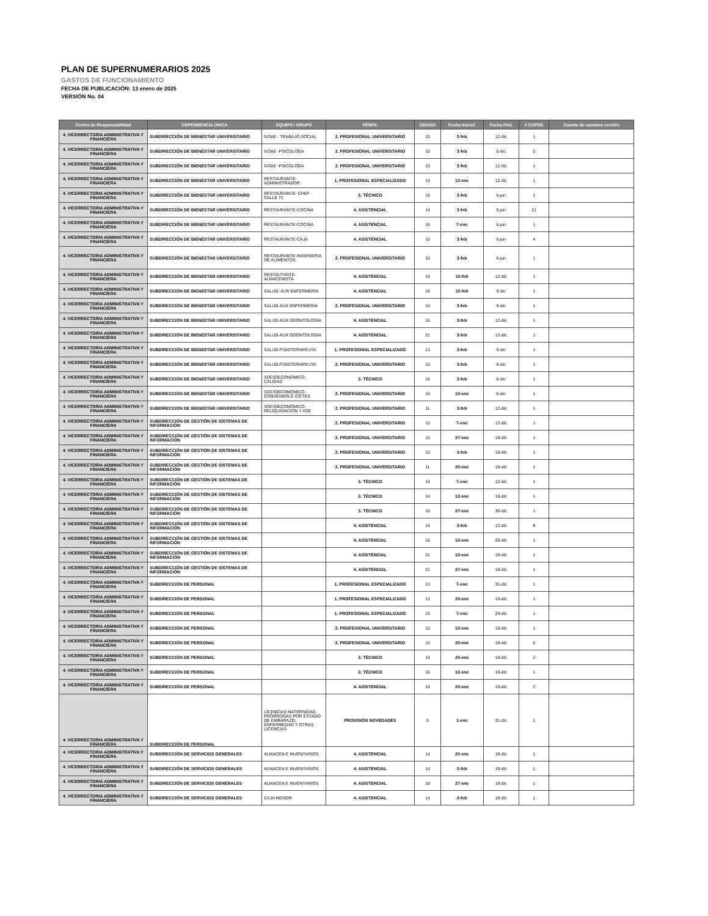PLAN DE SUPERNUMERARIOS 2025
GASTOS DE FUNCIONAMIENTO
FECHA DE PUBLICACIÓN: 13 enero de 2025
VERSIÓN No. 04
| Centro de Responsabilidad | DEPENDENCIA ÚNICA | EQUIPO / GRUPO | PERFIL | GRADO | Fecha Inicio1 | Fecha Fin1 | # CUPOS | Cuenta de cambios versión |
| --- | --- | --- | --- | --- | --- | --- | --- | --- |
| 4. VICERRECTORIA ADMINISTRATIVA Y FINANCIERA | SUBDIRECCIÓN DE BIENESTAR UNIVERSITARIO | GOAE - TRABAJO SOCIAL | 2. PROFESIONAL UNIVERSITARIO | 10 | 3-feb | 12-dic | 1 | |
| 4. VICERRECTORIA ADMINISTRATIVA Y FINANCIERA | SUBDIRECCIÓN DE BIENESTAR UNIVERSITARIO | GOAE -PSICOLOGA | 2. PROFESIONAL UNIVERSITARIO | 10 | 3-feb | 5-dic | 5 | |
| 4. VICERRECTORIA ADMINISTRATIVA Y FINANCIERA | SUBDIRECCIÓN DE BIENESTAR UNIVERSITARIO | GOAE -PSICOLOGA | 2. PROFESIONAL UNIVERSITARIO | 10 | 3-feb | 12-dic | 1 | |
| 4. VICERRECTORIA ADMINISTRATIVA Y FINANCIERA | SUBDIRECCIÓN DE BIENESTAR UNIVERSITARIO | RESTAURANTE-ADMINISTRADOR | 1. PROFESIONAL ESPECIALIZADO | 13 | 13-ene | 12-dic | 1 | |
| 4. VICERRECTORIA ADMINISTRATIVA Y FINANCIERA | SUBDIRECCIÓN DE BIENESTAR UNIVERSITARIO | RESTAURANTE- CHEF CALLE 72 | 3. TÉCNICO | 16 | 3-feb | 6-jun | 1 | |
| 4. VICERRECTORIA ADMINISTRATIVA Y FINANCIERA | SUBDIRECCIÓN DE BIENESTAR UNIVERSITARIO | RESTAURANTE-COCINA | 4. ASISTENCIAL | 14 | 3-feb | 6-jun | 21 | |
| 4. VICERRECTORIA ADMINISTRATIVA Y FINANCIERA | SUBDIRECCIÓN DE BIENESTAR UNIVERSITARIO | RESTAURANTE-COCINA | 4. ASISTENCIAL | 16 | 7-ene | 6-jun | 1 | |
| 4. VICERRECTORIA ADMINISTRATIVA Y FINANCIERA | SUBDIRECCIÓN DE BIENESTAR UNIVERSITARIO | RESTAURANTE-CAJA | 4. ASISTENCIAL | 16 | 3-feb | 6-jun | 4 | |
| 4. VICERRECTORIA ADMINISTRATIVA Y FINANCIERA | SUBDIRECCIÓN DE BIENESTAR UNIVERSITARIO | RESTAURANTE-INGENIERIA DE ALIMENTOS | 2. PROFESIONAL UNIVERSITARIO | 10 | 3-feb | 6-jun | 1 | |
| 4. VICERRECTORIA ADMINISTRATIVA Y FINANCIERA | SUBDIRECCIÓN DE BIENESTAR UNIVERSITARIO | RESTAUTANTE-ALMACENISTA | 4. ASISTENCIAL | 14 | 10-feb | 12-dic | 1 | |
| 4. VICERRECTORIA ADMINISTRATIVA Y FINANCIERA | SUBDIRECCIÓN DE BIENESTAR UNIVERSITARIO | SALUD- AUX ENFERMERIA | 4. ASISTENCIAL | 16 | 10-feb | 5-dic | 1 | |
| 4. VICERRECTORIA ADMINISTRATIVA Y FINANCIERA | SUBDIRECCIÓN DE BIENESTAR UNIVERSITARIO | SALUD-AUX ENFERMERIA | 2. PROFESIONAL UNIVERSITARIO | 10 | 3-feb | 5-dic | 1 | |
| 4. VICERRECTORIA ADMINISTRATIVA Y FINANCIERA | SUBDIRECCIÓN DE BIENESTAR UNIVERSITARIO | SALUD-AUX ODONTOLOGÍA | 4. ASISTENCIAL | 16 | 3-feb | 12-dic | 1 | |
| 4. VICERRECTORIA ADMINISTRATIVA Y FINANCIERA | SUBDIRECCIÓN DE BIENESTAR UNIVERSITARIO | SALUD-AUX ODONTOLOGÍA | 4. ASISTENCIAL | 21 | 3-feb | 12-dic | 1 | |
| 4. VICERRECTORIA ADMINISTRATIVA Y FINANCIERA | SUBDIRECCIÓN DE BIENESTAR UNIVERSITARIO | SALUD-FISIOTERAPEUTA | 1. PROFESIONAL ESPECIALIZADO | 13 | 3-feb | 5-dic | 1 | |
| 4. VICERRECTORIA ADMINISTRATIVA Y FINANCIERA | SUBDIRECCIÓN DE BIENESTAR UNIVERSITARIO | SALUD-FISIOTERAPEUTA | 2. PROFESIONAL UNIVERSITARIO | 10 | 3-feb | 5-dic | 1 | |
| 4. VICERRECTORIA ADMINISTRATIVA Y FINANCIERA | SUBDIRECCIÓN DE BIENESTAR UNIVERSITARIO | SOCIOECONOMICO-CALIDAD | 3. TÉCNICO | 16 | 3-feb | 6-dic | 1 | |
| 4. VICERRECTORIA ADMINISTRATIVA Y FINANCIERA | SUBDIRECCIÓN DE BIENESTAR UNIVERSITARIO | SOCIOECONOMICO-CONVENIOS E ICETEX | 2. PROFESIONAL UNIVERSITARIO | 10 | 13-ene | 6-dic | 1 | |
| 4. VICERRECTORIA ADMINISTRATIVA Y FINANCIERA | SUBDIRECCIÓN DE BIENESTAR UNIVERSITARIO | SOCIOECONÓMICO-RELIQUIDACIÓN Y ASE | 2. PROFESIONAL UNIVERSITARIO | 11 | 3-feb | 12-dic | 1 | |
| 4. VICERRECTORIA ADMINISTRATIVA Y FINANCIERA | SUBDIRECCIÓN DE GESTIÓN DE SISTEMAS DE INFORMACIÓN | | 2. PROFESIONAL UNIVERSITARIO | 10 | 7-ene | 12-dic | 1 | |
| 4. VICERRECTORIA ADMINISTRATIVA Y FINANCIERA | SUBDIRECCIÓN DE GESTIÓN DE SISTEMAS DE INFORMACIÓN | | 2. PROFESIONAL UNIVERSITARIO | 10 | 27-ene | 19-dic | 1 | |
| 4. VICERRECTORIA ADMINISTRATIVA Y FINANCIERA | SUBDIRECCIÓN DE GESTIÓN DE SISTEMAS DE INFORMACIÓN | | 2. PROFESIONAL UNIVERSITARIO | 10 | 3-feb | 19-dic | 1 | |
| 4. VICERRECTORIA ADMINISTRATIVA Y FINANCIERA | SUBDIRECCIÓN DE GESTIÓN DE SISTEMAS DE INFORMACIÓN | | 2. PROFESIONAL UNIVERSITARIO | 11 | 20-ene | 19-dic | 1 | |
| 4. VICERRECTORIA ADMINISTRATIVA Y FINANCIERA | SUBDIRECCIÓN DE GESTIÓN DE SISTEMAS DE INFORMACIÓN | | 3. TÉCNICO | 14 | 7-ene | 12-dic | 1 | |
| 4. VICERRECTORIA ADMINISTRATIVA Y FINANCIERA | SUBDIRECCIÓN DE GESTIÓN DE SISTEMAS DE INFORMACIÓN | | 3. TÉCNICO | 14 | 13-ene | 19-dic | 1 | |
| 4. VICERRECTORIA ADMINISTRATIVA Y FINANCIERA | SUBDIRECCIÓN DE GESTIÓN DE SISTEMAS DE INFORMACIÓN | | 3. TÉCNICO | 16 | 27-ene | 30-dic | 1 | |
| 4. VICERRECTORIA ADMINISTRATIVA Y FINANCIERA | SUBDIRECCIÓN DE GESTIÓN DE SISTEMAS DE INFORMACIÓN | | 4. ASISTENCIAL | 14 | 3-feb | 12-dic | 8 | |
| 4. VICERRECTORIA ADMINISTRATIVA Y FINANCIERA | SUBDIRECCIÓN DE GESTIÓN DE SISTEMAS DE INFORMACIÓN | | 4. ASISTENCIAL | 16 | 13-ene | 20-dic | 1 | |
| 4. VICERRECTORIA ADMINISTRATIVA Y FINANCIERA | SUBDIRECCIÓN DE GESTIÓN DE SISTEMAS DE INFORMACIÓN | | 4. ASISTENCIAL | 21 | 13-ene | 19-dic | 1 | |
| 4. VICERRECTORIA ADMINISTRATIVA Y FINANCIERA | SUBDIRECCIÓN DE GESTIÓN DE SISTEMAS DE INFORMACIÓN | | 4. ASISTENCIAL | 21 | 27-ene | 19-dic | 1 | |
| 4. VICERRECTORIA ADMINISTRATIVA Y FINANCIERA | SUBDIRECCIÓN DE PERSONAL | | 1. PROFESIONAL ESPECIALIZADO | 13 | 7-ene | 31-dic | 1 | |
| 4. VICERRECTORIA ADMINISTRATIVA Y FINANCIERA | SUBDIRECCIÓN DE PERSONAL | | 1. PROFESIONAL ESPECIALIZADO | 13 | 20-ene | 19-dic | 1 | |
| 4. VICERRECTORIA ADMINISTRATIVA Y FINANCIERA | SUBDIRECCIÓN DE PERSONAL | | 1. PROFESIONAL ESPECIALIZADO | 15 | 7-ene | 24-dic | 1 | |
| 4. VICERRECTORIA ADMINISTRATIVA Y FINANCIERA | SUBDIRECCIÓN DE PERSONAL | | 2. PROFESIONAL UNIVERSITARIO | 10 | 13-ene | 19-dic | 1 | |
| 4. VICERRECTORIA ADMINISTRATIVA Y FINANCIERA | SUBDIRECCIÓN DE PERSONAL | | 2. PROFESIONAL UNIVERSITARIO | 10 | 20-ene | 19-dic | 5 | |
| 4. VICERRECTORIA ADMINISTRATIVA Y FINANCIERA | SUBDIRECCIÓN DE PERSONAL | | 3. TÉCNICO | 14 | 20-ene | 19-dic | 2 | |
| 4. VICERRECTORIA ADMINISTRATIVA Y FINANCIERA | SUBDIRECCIÓN DE PERSONAL | | 3. TÉCNICO | 16 | 13-ene | 19-dic | 1 | |
| 4. VICERRECTORIA ADMINISTRATIVA Y FINANCIERA | SUBDIRECCIÓN DE PERSONAL | | 4. ASISTENCIAL | 14 | 20-ene | 19-dic | 2 | |
| 4. VICERRECTORIA ADMINISTRATIVA Y FINANCIERA | SUBDIRECCIÓN DE PERSONAL | LICENCIAS MATERNIDAD, PRÓRROGAS POR ESTADO DE EMBARAZO, ENFERMEDAD Y OTRAS LICENCIAS | PROVISIÓN NOVEDADES | 0 | 1-ene | 31-dic | 1 | |
| 4. VICERRECTORIA ADMINISTRATIVA Y FINANCIERA | SUBDIRECCIÓN DE SERVICIOS GENERALES | ALMACEN E INVENTARIOS | 4. ASISTENCIAL | 14 | 20-ene | 19-dic | 1 | |
| 4. VICERRECTORIA ADMINISTRATIVA Y FINANCIERA | SUBDIRECCIÓN DE SERVICIOS GENERALES | ALMACEN E INVENTARIOS | 4. ASISTENCIAL | 14 | 3-feb | 19-dic | 1 | |
| 4. VICERRECTORIA ADMINISTRATIVA Y FINANCIERA | SUBDIRECCIÓN DE SERVICIOS GENERALES | ALMACEN E INVENTARIOS | 4. ASISTENCIAL | 18 | 27-ene | 19-dic | 1 | |
| 4. VICERRECTORIA ADMINISTRATIVA Y FINANCIERA | SUBDIRECCIÓN DE SERVICIOS GENERALES | CAJA MENOR | 4. ASISTENCIAL | 14 | 3-feb | 19-dic | 1 | |